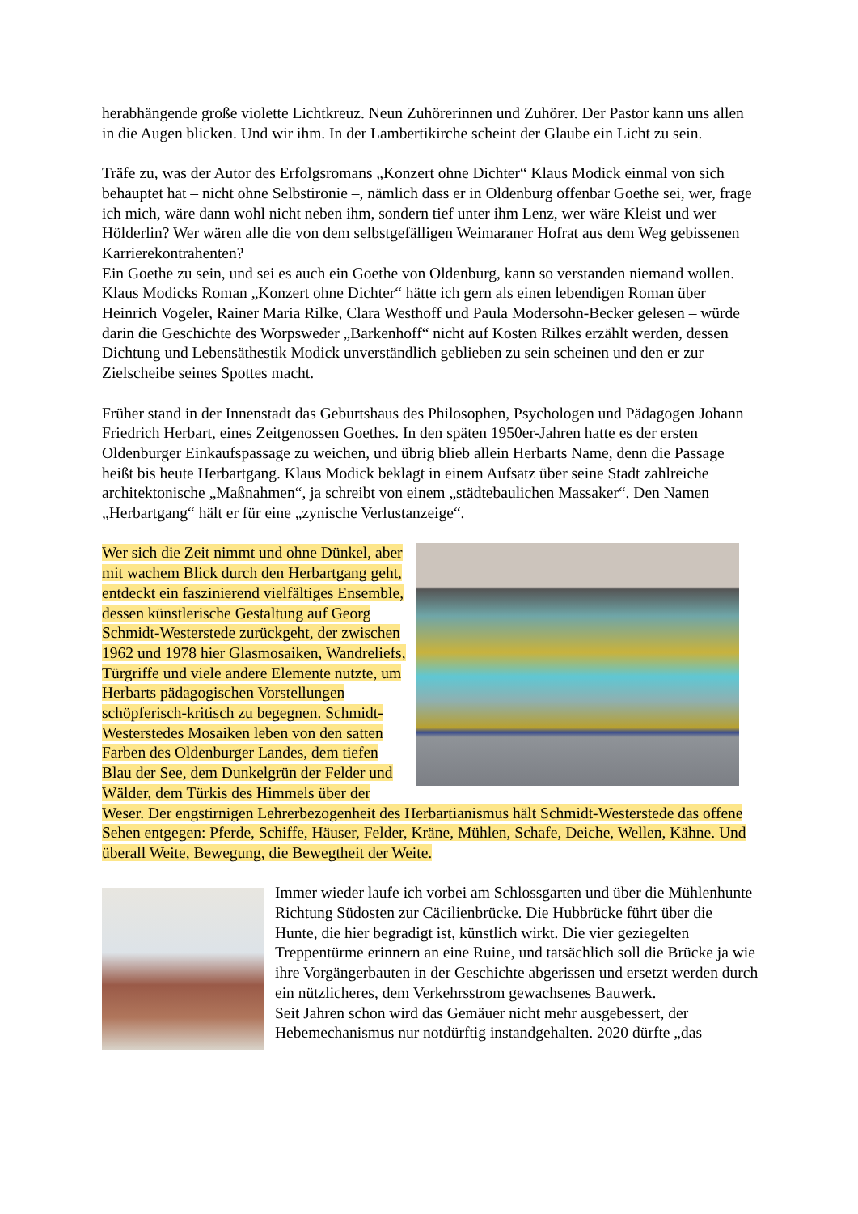herabhängende große violette Lichtkreuz. Neun Zuhörerinnen und Zuhörer. Der Pastor kann uns allen in die Augen blicken. Und wir ihm. In der Lambertikirche scheint der Glaube ein Licht zu sein.
Träfe zu, was der Autor des Erfolgsromans „Konzert ohne Dichter“ Klaus Modick einmal von sich behauptet hat – nicht ohne Selbstironie –, nämlich dass er in Oldenburg offenbar Goethe sei, wer, frage ich mich, wäre dann wohl nicht neben ihm, sondern tief unter ihm Lenz, wer wäre Kleist und wer Hölderlin? Wer wären alle die von dem selbstgefälligen Weimaraner Hofrat aus dem Weg gebissenen Karrierekontrahenten?
Ein Goethe zu sein, und sei es auch ein Goethe von Oldenburg, kann so verstanden niemand wollen. Klaus Modicks Roman „Konzert ohne Dichter“ hätte ich gern als einen lebendigen Roman über Heinrich Vogeler, Rainer Maria Rilke, Clara Westhoff und Paula Modersohn-Becker gelesen – würde darin die Geschichte des Worpsweder „Barkenhoff“ nicht auf Kosten Rilkes erzählt werden, dessen Dichtung und Lebensäthestik Modick unverständlich geblieben zu sein scheinen und den er zur Zielscheibe seines Spottes macht.
Früher stand in der Innenstadt das Geburtshaus des Philosophen, Psychologen und Pädagogen Johann Friedrich Herbart, eines Zeitgenossen Goethes. In den späten 1950er-Jahren hatte es der ersten Oldenburger Einkaufspassage zu weichen, und übrig blieb allein Herbarts Name, denn die Passage heißt bis heute Herbartgang. Klaus Modick beklagt in einem Aufsatz über seine Stadt zahlreiche architektonische „Maßnahmen“, ja schreibt von einem „städtebaulichen Massaker“. Den Namen „Herbartgang“ hält er für eine „zynische Verlustanzeige“.
Wer sich die Zeit nimmt und ohne Dünkel, aber mit wachem Blick durch den Herbartgang geht, entdeckt ein faszinierend vielfältiges Ensemble, dessen künstlerische Gestaltung auf Georg Schmidt-Westerstede zurückgeht, der zwischen 1962 und 1978 hier Glasmosaiken, Wandreliefs, Türgriffe und viele andere Elemente nutzte, um Herbarts pädagogischen Vorstellungen schöpferisch-kritisch zu begegnen. Schmidt-Westerstedes Mosaiken leben von den satten Farben des Oldenburger Landes, dem tiefen Blau der See, dem Dunkelgrün der Felder und Wälder, dem Türkis des Himmels über der Weser. Der engstirnigen Lehrerbezogenheit des Herbartianismus hält Schmidt-Westerstede das offene Sehen entgegen: Pferde, Schiffe, Häuser, Felder, Kräne, Mühlen, Schafe, Deiche, Wellen, Kähne. Und überall Weite, Bewegung, die Bewegtheit der Weite.
Immer wieder laufe ich vorbei am Schlossgarten und über die Mühlenhunte Richtung Südosten zur Cäcilienbrücke. Die Hubbrücke führt über die Hunte, die hier begradigt ist, künstlich wirkt. Die vier geziegelten Treppentürme erinnern an eine Ruine, und tatsächlich soll die Brücke ja wie ihre Vorgängerbauten in der Geschichte abgerissen und ersetzt werden durch ein nützlicheres, dem Verkehrsstrom gewachsenes Bauwerk.
Seit Jahren schon wird das Gemäuer nicht mehr ausgebessert, der Hebemechanismus nur notdürftig instandgehalten. 2020 dürfte „das